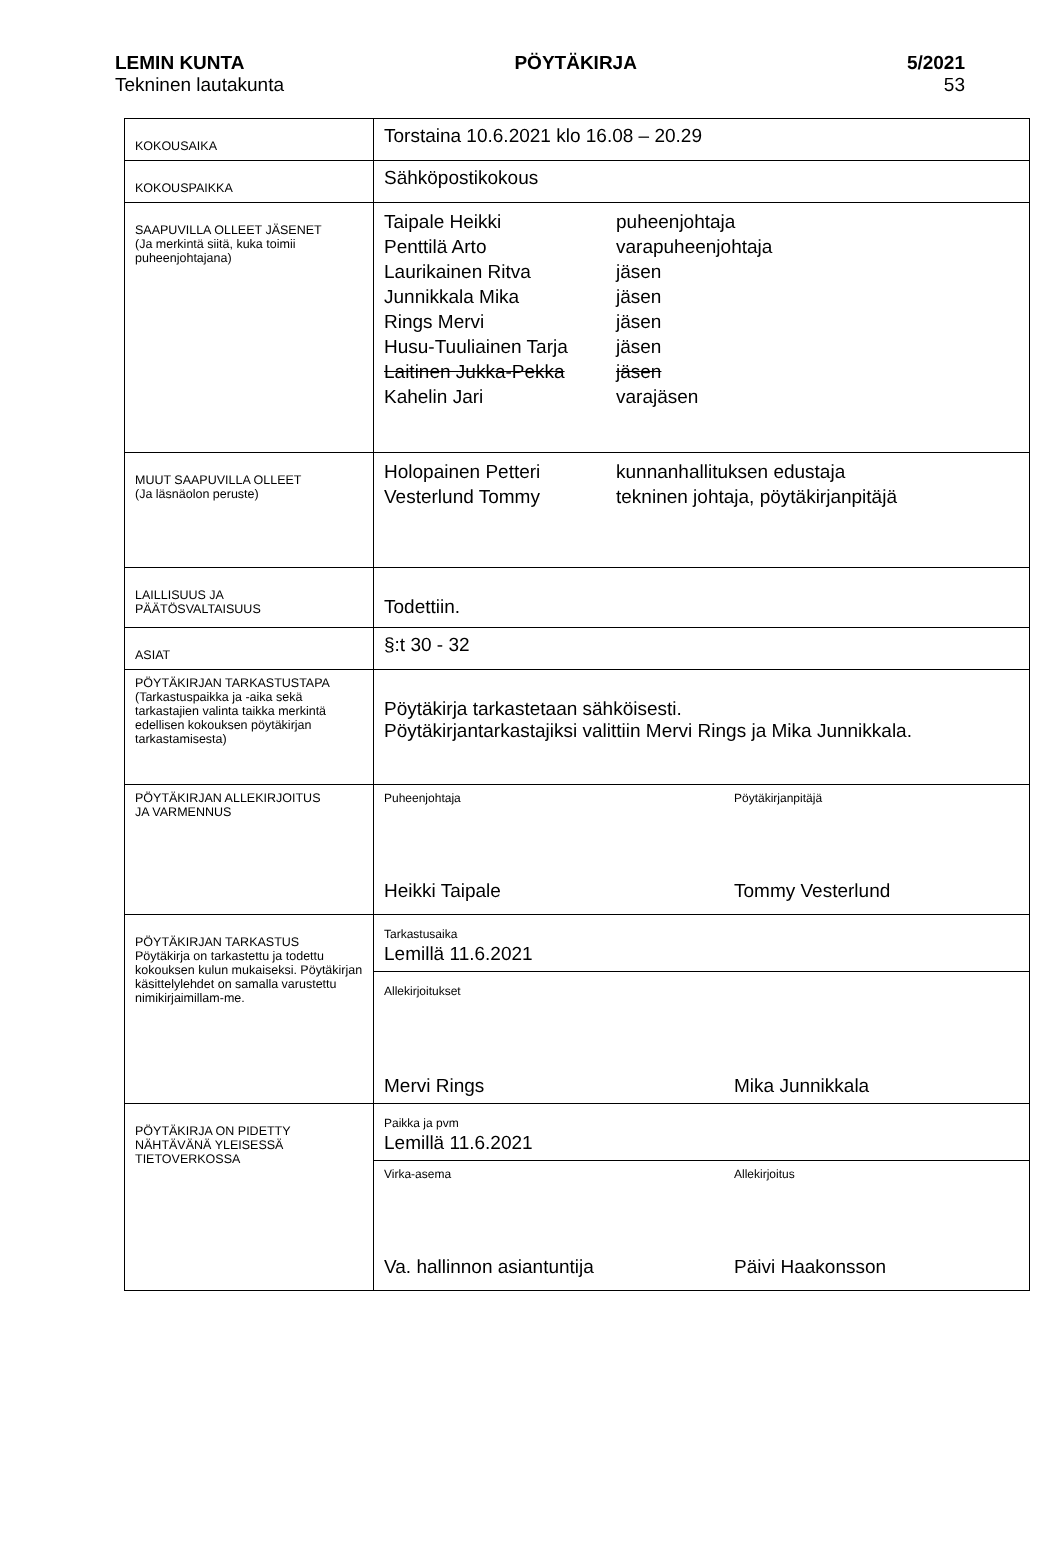LEMIN KUNTA PÖYTÄKIRJA 5/2021
Tekninen lautakunta 53
| KOKOUSAIKA | Torstaina 10.6.2021 klo 16.08 – 20.29 |
| KOKOUSPAIKKA | Sähköpostikokous |
| SAAPUVILLA OLLEET JÄSENET (Ja merkintä siitä, kuka toimii puheenjohtajana) | Taipale Heikki puheenjohtaja Penttilä Arto varapuheenjohtaja Laurikainen Ritva jäsen Junnikkala Mika jäsen Rings Mervi jäsen Husu-Tuuliainen Tarja jäsen Laitinen Jukka-Pekka jäsen Kahelin Jari varajäsen |
| MUUT SAAPUVILLA OLLEET (Ja läsnäolon peruste) | Holopainen Petteri kunnanhallituksen edustaja Vesterlund Tommy tekninen johtaja, pöytäkirjanpitäjä |
| LAILLISUUS JA PÄÄTÖSVALTAISUUS | Todettiin. |
| ASIAT | §:t 30 - 32 |
| PÖYTÄKIRJAN TARKASTUSTAPA (Tarkastuspaikka ja -aika sekä tarkastajien valinta taikka merkintä edellisen kokouksen pöytäkirjan tarkastamisesta) | Pöytäkirja tarkastetaan sähköisesti. Pöytäkirjantarkastajiksi valittiin Mervi Rings ja Mika Junnikkala. |
| PÖYTÄKIRJAN ALLEKIRJOITUS JA VARMENNUS | Puheenjohtaja Pöytäkirjanpitäjä Heikki Taipale Tommy Vesterlund |
| PÖYTÄKIRJAN TARKASTUS Pöytäkirja on tarkastettu ja todettu kokouksen kulun mukaiseksi. Pöytäkirjan käsittelylehdet on samalla varustettu nimikirjaimillam-me. | Tarkastusaika Lemillä 11.6.2021 |
| | Allekirjoitukset Mervi Rings Mika Junnikkala |
| PÖYTÄKIRJA ON PIDETTY NÄHTÄVÄNÄ YLEISESSÄ TIETOVERKOSSA | Paikka ja pvm Lemillä 11.6.2021 |
| | Virka-asema Allekirjoitus Va. hallinnon asiantuntija Päivi Haakonsson |